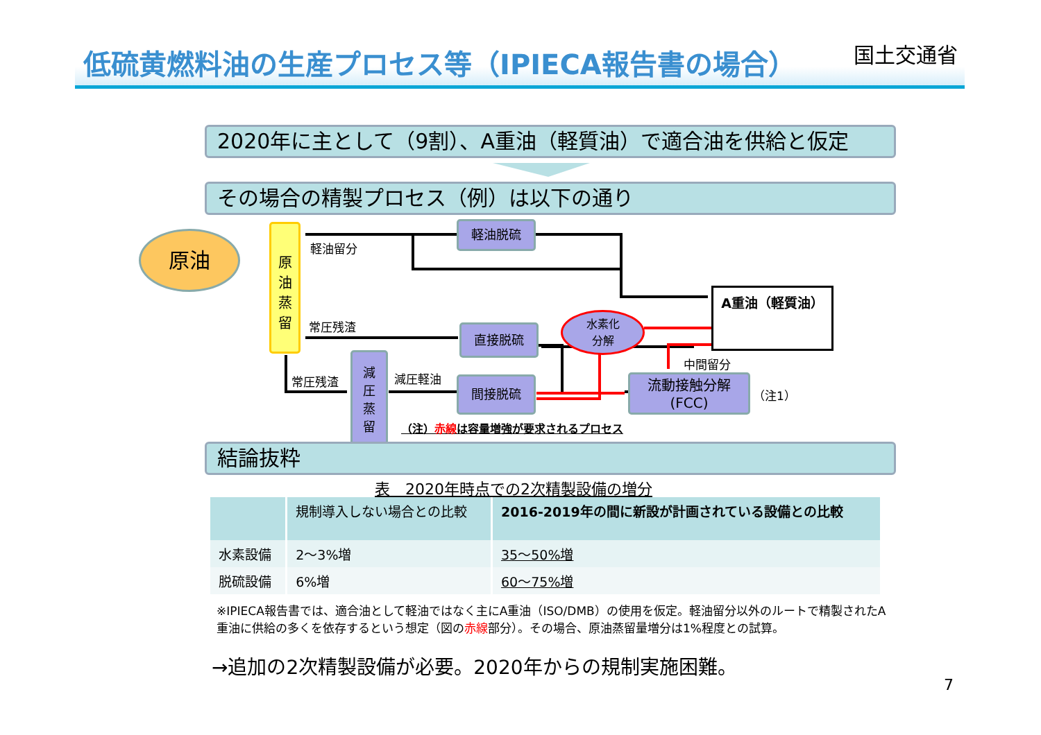低硫黄燃料油の生産プロセス等（IPIECA報告書の場合） 国土交通省
2020年に主として（9割）、A重油（軽質油）で適合油を供給と仮定
その場合の精製プロセス（例）は以下の通り
原油
原
油
蒸
留
軽油脱硫
直接脱硫
間接脱硫
減
圧
蒸
留
水素化
分解
流動接触分解
(FCC)
A重油（軽質油）
軽油留分
常圧残渣
常圧残渣 減圧軽油
中間留分
（注1）
（注）赤線は容量増強が要求されるプロセス
結論抜粋
表　2020年時点での2次精製設備の増分
| | 規制導入しない場合との比較 | 2016-2019年の間に新設が計画されている設備との比較 |
| --- | --- | --- |
| 水素設備 | 2～3%増 | 35～50%増 |
| 脱硫設備 | 6%増 | 60～75%増 |
※IPIECA報告書では、適合油として軽油ではなく主にA重油（ISO/DMB）の使用を仮定。軽油留分以外のルートで精製されたA重油に供給の多くを依存するという想定（図の赤線部分）。その場合、原油蒸留量増分は1%程度との試算。
→追加の2次精製設備が必要。2020年からの規制実施困難。
7